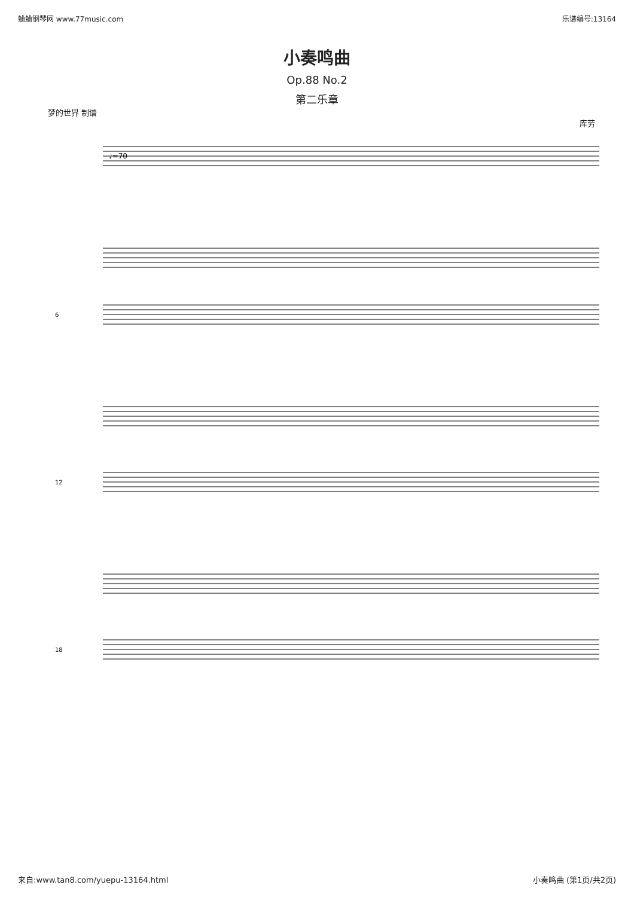蛐蛐钢琴网 www.77music.com 乐谱编号:13164
小奏鸣曲
Op.88 No.2
第二乐章
梦的世界 制谱 库劳
♩=70
6
12
18
来自:www.tan8.com/yuepu-13164.html 小奏鸣曲 (第1页/共2页)